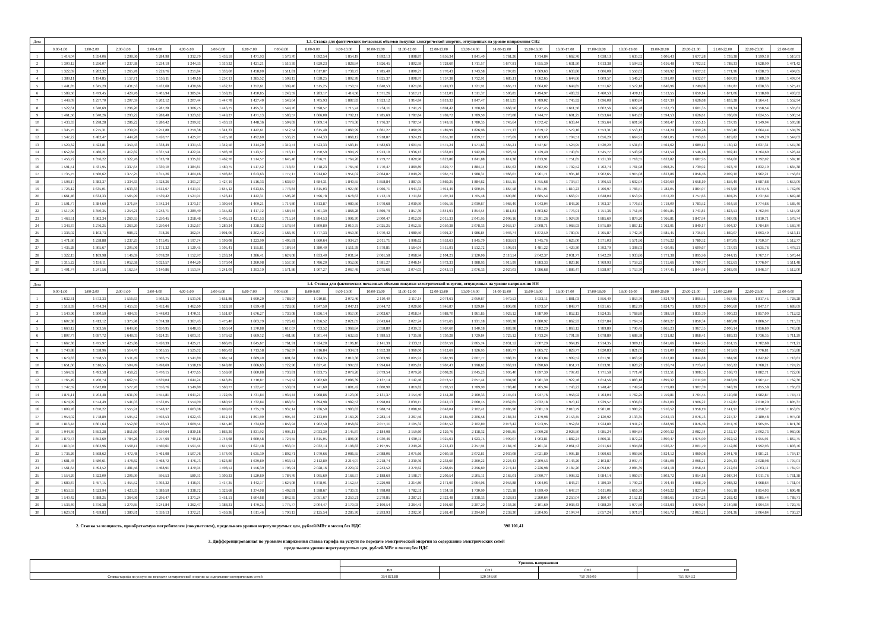| Дата | 1.3. Ставка для фактических почасовых объемов покупки электрической энергии, отпущенных на уровне напряжения СН2 | | | | | | | | | | | | | | | | | | | | | | | |
| --- | --- | --- | --- | --- | --- | --- | --- | --- | --- | --- | --- | --- | --- | --- | --- | --- | --- | --- | --- | --- | --- | --- | --- | --- |
| | 0:00-1:00 | 1:00-2:00 | 2:00-3:00 | 3:00-4:00 | 4:00-5:00 | 5:00-6:00 | 6:00-7:00 | 7:00-8:00 | 8:00-9:00 | 9:00-10:00 | 10:00-11:00 | 11:00-12:00 | 12:00-13:00 | 13:00-14:00 | 14:00-15:00 | 15:00-16:00 | 16:00-17:00 | 17:00-18:00 | 18:00-19:00 | 19:00-20:00 | 20:00-21:00 | 21:00-22:00 | 22:00-23:00 | 23:00-0:00 |
| 1 | 1 414,04 | 1 354,06 | 1 298,36 | 1 284,98 | 1 312,79 | 1 433,59 | 1 471,93 | 1 570,70 | 1 692,54 | 1 854,19 | 1 892,13 | 1 898,87 | 1 856,34 | 1 841,40 | 1 761,26 | 1 714,84 | 1 662,76 | 1 638,13 | 1 635,52 | 1 606,43 | 1 677,28 | 1 739,38 | 1 599,18 | 1 510,01 |
| 2 | 1 300,12 | 1 256,07 | 1 237,38 | 1 234,19 | 1 244,33 | 1 310,32 | 1 421,21 | 1 510,39 | 1 629,23 | 1 828,84 | 1 826,45 | 1 802,59 | 1 728,60 | 1 711,57 | 1 677,81 | 1 655,30 | 1 631,50 | 1 613,38 | 1 594,52 | 1 616,48 | 1 702,52 | 1 788,33 | 1 628,90 | 1 471,42 |
| 3 | 1 322,69 | 1 282,32 | 1 265,78 | 1 229,76 | 1 251,84 | 1 333,60 | 1 458,00 | 1 511,81 | 1 617,87 | 1 738,73 | 1 785,40 | 1 800,27 | 1 770,43 | 1 743,58 | 1 707,85 | 1 669,63 | 1 633,86 | 1 606,08 | 1 550,62 | 1 569,92 | 1 617,52 | 1 771,96 | 1 638,73 | 1 494,65 |
| 4 | 1 389,11 | 1 194,85 | 1 157,71 | 1 156,11 | 1 149,16 | 1 257,13 | 1 385,52 | 1 508,15 | 1 638,25 | 1 802,78 | 1 825,37 | 1 808,97 | 1 757,38 | 1 712,91 | 1 685,11 | 1 662,65 | 1 644,66 | 1 609,57 | 1 546,27 | 1 591,00 | 1 632,07 | 1 667,81 | 1 588,30 | 1 497,04 |
| 5 | 1 441,85 | 1 345,29 | 1 431,53 | 1 432,68 | 1 430,66 | 1 432,37 | 1 352,61 | 1 399,40 | 1 515,25 | 1 750,57 | 1 840,53 | 1 821,06 | 1 749,33 | 1 721,91 | 1 665,71 | 1 664,02 | 1 644,85 | 1 571,62 | 1 572,18 | 1 646,96 | 1 749,08 | 1 787,87 | 1 638,33 | 1 525,41 |
| 6 | 1 589,50 | 1 479,45 | 1 429,76 | 1 405,94 | 1 385,04 | 1 358,35 | 1 450,85 | 1 243,59 | 1 283,17 | 1 414,56 | 1 571,26 | 1 517,71 | 1 512,01 | 1 511,37 | 1 506,85 | 1 494,97 | 1 483,32 | 1 460,53 | 1 470,11 | 1 513,55 | 1 650,14 | 1 671,06 | 1 518,08 | 1 493,02 |
| 7 | 1 449,09 | 1 257,70 | 1 207,59 | 1 202,12 | 1 207,44 | 1 447,78 | 1 427,40 | 1 543,64 | 1 705,93 | 1 887,83 | 1 923,12 | 1 914,84 | 1 819,32 | 1 847,47 | 1 813,25 | 1 789,02 | 1 745,92 | 1 696,08 | 1 690,84 | 1 627,39 | 1 626,68 | 1 833,28 | 1 564,41 | 1 552,94 |
| 8 | 1 522,61 | 1 340,69 | 1 296,20 | 1 287,28 | 1 306,75 | 1 446,75 | 1 495,31 | 1 544,70 | 1 598,57 | 1 715,74 | 1 734,11 | 1 741,79 | 1 694,42 | 1 708,68 | 1 668,50 | 1 647,45 | 1 611,50 | 1 602,56 | 1 602,78 | 1 532,73 | 1 601,35 | 1 701,34 | 1 558,54 | 1 535,61 |
| 9 | 1 461,56 | 1 340,26 | 1 293,22 | 1 288,48 | 1 323,62 | 1 449,27 | 1 471,13 | 1 583,57 | 1 666,08 | 1 792,11 | 1 785,69 | 1 787,64 | 1 769,72 | 1 789,50 | 1 770,08 | 1 744,77 | 1 691,25 | 1 653,64 | 1 645,63 | 1 594,53 | 1 626,61 | 1 766,69 | 1 624,55 | 1 500,54 |
| 10 | 1 433,33 | 1 298,28 | 1 286,22 | 1 280,42 | 1 299,92 | 1 430,53 | 1 448,36 | 1 504,69 | 1 609,14 | 1 779,36 | 1 776,37 | 1 787,54 | 1 749,16 | 1 780,35 | 1 745,64 | 1 672,42 | 1 633,44 | 1 595,64 | 1 601,96 | 1 508,47 | 1 555,15 | 1 737,95 | 1 549,94 | 1 505,98 |
| 11 | 1 345,75 | 1 275,31 | 1 239,95 | 1 251,88 | 1 259,38 | 1 341,33 | 1 442,61 | 1 512,54 | 1 615,48 | 1 860,99 | 1 861,27 | 1 860,99 | 1 789,99 | 1 826,96 | 1 777,13 | 1 679,12 | 1 579,16 | 1 553,31 | 1 553,13 | 1 514,24 | 1 690,28 | 1 950,46 | 1 664,44 | 1 504,39 |
| 12 | 1 547,22 | 1 482,47 | 1 444,28 | 1 420,77 | 1 425,97 | 1 425,58 | 1 492,60 | 1 536,25 | 1 744,33 | 1 868,12 | 1 918,87 | 1 924,19 | 1 855,30 | 1 839,17 | 1 776,69 | 1 763,03 | 1 704,51 | 1 656,29 | 1 664,91 | 1 681,05 | 1 793,63 | 1 829,82 | 1 749,20 | 1 544,03 |
| 13 | 1 529,32 | 1 423,81 | 1 359,43 | 1 338,49 | 1 331,53 | 1 342,50 | 1 314,20 | 1 319,74 | 1 523,33 | 1 583,15 | 1 582,63 | 1 601,55 | 1 575,24 | 1 571,63 | 1 565,21 | 1 547,67 | 1 524,95 | 1 530,20 | 1 531,67 | 1 561,62 | 1 689,12 | 1 730,12 | 1 637,31 | 1 547,36 |
| 14 | 1 652,84 | 1 486,21 | 1 412,82 | 1 337,54 | 1 422,94 | 1 503,78 | 1 513,57 | 1 716,17 | 1 750,59 | 1 904,79 | 1 913,10 | 1 936,13 | 1 933,01 | 1 942,06 | 1 926,74 | 1 729,49 | 1 740,65 | 1 545,77 | 1 543,98 | 1 541,54 | 1 546,18 | 1 902,41 | 1 764,60 | 1 526,44 |
| 15 | 1 456,72 | 1 356,22 | 1 322,76 | 1 313,78 | 1 335,82 | 1 462,70 | 1 514,57 | 1 645,40 | 1 676,71 | 1 764,26 | 1 779,77 | 1 820,90 | 1 823,86 | 1 841,88 | 1 814,38 | 1 813,91 | 1 751,85 | 1 721,30 | 1 718,55 | 1 633,82 | 1 687,95 | 1 934,60 | 1 792,02 | 1 587,10 |
| 16 | 1 591,51 | 1 431,95 | 1 337,64 | 1 330,10 | 1 384,81 | 1 480,75 | 1 517,52 | 1 718,87 | 1 718,23 | 1 765,56 | 1 770,47 | 1 869,89 | 1 829,77 | 1 884,14 | 1 867,63 | 1 862,92 | 1 792,52 | 1 762,74 | 1 761,98 | 1 698,25 | 1 739,92 | 1 923,70 | 1 832,10 | 1 635,38 |
| 17 | 1 735,75 | 1 560,62 | 1 377,25 | 1 375,26 | 1 404,16 | 1 593,87 | 1 673,63 | 1 777,17 | 1 914,82 | 1 951,02 | 2 064,87 | 2 049,29 | 1 967,71 | 1 988,31 | 1 966,07 | 1 961,71 | 1 935,18 | 1 902,65 | 1 915,08 | 1 823,86 | 1 858,46 | 2 009,10 | 1 962,21 | 1 756,81 |
| 18 | 1 598,17 | 1 383,37 | 1 334,33 | 1 328,26 | 1 391,27 | 1 427,19 | 1 516,33 | 1 638,67 | 1 684,31 | 1 840,55 | 1 858,84 | 1 887,05 | 1 869,25 | 1 884,62 | 1 855,15 | 1 755,68 | 1 734,57 | 1 706,53 | 1 692,94 | 1 630,69 | 1 658,19 | 1 856,49 | 1 687,68 | 1 653,09 |
| 19 | 1 726,12 | 1 635,01 | 1 633,33 | 1 612,67 | 1 611,91 | 1 645,12 | 1 613,65 | 1 776,84 | 1 815,03 | 1 927,60 | 1 966,71 | 1 941,33 | 1 911,49 | 1 900,05 | 1 867,58 | 1 851,01 | 1 810,23 | 1 766,97 | 1 766,57 | 1 782,05 | 1 864,07 | 1 913,90 | 1 874,46 | 1 742,69 |
| 20 | 1 661,46 | 1 634,33 | 1 565,99 | 1 539,42 | 1 521,91 | 1 526,41 | 1 442,31 | 1 506,28 | 1 596,78 | 1 678,63 | 1 712,19 | 1 711,84 | 1 707,34 | 1 705,48 | 1 690,80 | 1 685,54 | 1 663,97 | 1 648,04 | 1 653,95 | 1 672,20 | 1 757,63 | 1 804,25 | 1 737,64 | 1 649,48 |
| 21 | 1 591,77 | 1 384,69 | 1 371,84 | 1 342,34 | 1 373,17 | 1 399,64 | 1 409,21 | 1 714,80 | 1 813,87 | 1 980,56 | 1 979,68 | 2 030,99 | 1 995,16 | 2 039,67 | 1 966,49 | 1 943,04 | 1 843,26 | 1 793,37 | 1 776,61 | 1 718,00 | 1 783,52 | 1 934,59 | 1 774,66 | 1 585,49 |
| 22 | 1 517,99 | 1 350,35 | 1 254,21 | 1 243,71 | 1 289,49 | 1 355,82 | 1 417,12 | 1 584,44 | 1 761,39 | 1 868,28 | 1 869,79 | 1 857,39 | 1 841,91 | 1 854,54 | 1 811,81 | 1 803,62 | 1 776,91 | 1 751,36 | 1 751,59 | 1 605,85 | 1 741,81 | 1 823,51 | 1 762,94 | 1 515,90 |
| 23 | 1 463,51 | 1 362,34 | 1 260,55 | 1 250,45 | 1 258,46 | 1 405,53 | 1 421,53 | 1 715,24 | 1 894,53 | 1 996,70 | 2 000,47 | 2 012,09 | 2 015,33 | 2 041,95 | 2 006,16 | 1 991,26 | 1 924,99 | 1 885,60 | 1 879,20 | 1 766,81 | 1 847,94 | 1 987,06 | 1 810,71 | 1 578,74 |
| 24 | 1 343,37 | 1 276,25 | 1 263,29 | 1 250,64 | 1 252,67 | 1 280,24 | 1 338,12 | 1 578,64 | 1 809,89 | 2 010,75 | 2 025,25 | 2 052,35 | 2 050,38 | 2 078,33 | 2 056,17 | 2 008,71 | 1 968,93 | 1 875,80 | 1 867,12 | 1 762,91 | 1 840,17 | 1 994,37 | 1 784,84 | 1 569,70 |
| 25 | 1 336,02 | 1 103,73 | 988,72 | 378,26 | 362,04 | 1 091,06 | 1 302,42 | 1 566,49 | 1 777,33 | 1 950,30 | 1 970,42 | 1 980,50 | 1 991,27 | 1 986,84 | 1 946,74 | 1 872,50 | 1 780,05 | 1 765,87 | 1 742,70 | 1 585,45 | 1 735,91 | 1 869,07 | 1 693,49 | 1 513,11 |
| 26 | 1 471,60 | 1 238,88 | 1 237,25 | 1 175,05 | 1 197,74 | 1 199,08 | 1 223,90 | 1 405,81 | 1 660,64 | 1 934,27 | 2 011,71 | 1 996,62 | 1 953,63 | 1 845,79 | 1 838,61 | 1 745,76 | 1 625,00 | 1 571,03 | 1 571,96 | 1 576,22 | 1 780,52 | 1 870,05 | 1 750,37 | 1 512,77 |
| 27 | 1 435,28 | 1 305,67 | 1 205,06 | 1 171,32 | 1 120,45 | 1 105,41 | 1 155,81 | 1 184,54 | 1 380,40 | 1 511,78 | 1 579,81 | 1 564,04 | 1 515,91 | 1 512,72 | 1 506,91 | 1 481,22 | 1 429,30 | 1 392,79 | 1 398,03 | 1 430,95 | 1 609,67 | 1 737,91 | 1 635,76 | 1 478,21 |
| 28 | 1 322,15 | 1 169,98 | 1 146,69 | 1 078,20 | 1 152,97 | 1 233,24 | 1 386,41 | 1 624,08 | 1 833,40 | 2 031,94 | 2 061,58 | 2 068,94 | 2 104,21 | 2 120,06 | 2 110,54 | 2 042,37 | 2 031,77 | 1 942,20 | 1 933,86 | 1 771,38 | 1 895,96 | 2 044,15 | 1 767,17 | 1 570,44 |
| 29 | 1 315,22 | 1 158,11 | 1 052,58 | 1 023,57 | 1 044,20 | 1 170,04 | 1 260,98 | 1 557,50 | 1 786,20 | 1 952,66 | 1 981,27 | 2 046,14 | 1 973,33 | 1 988,93 | 1 915,99 | 1 883,33 | 1 820,16 | 1 769,93 | 1 759,23 | 1 715,66 | 1 760,77 | 1 922,61 | 1 776,07 | 1 511,48 |
| 30 | 1 401,74 | 1 241,56 | 1 162,54 | 1 140,86 | 1 153,94 | 1 241,09 | 1 393,19 | 1 571,86 | 1 907,27 | 2 067,49 | 2 075,66 | 2 074,03 | 2 043,13 | 2 076,33 | 2 020,03 | 1 986,68 | 1 886,47 | 1 838,97 | 1 753,70 | 1 747,45 | 1 844,94 | 2 083,09 | 1 846,37 | 1 512,00 |
| Дата | 1.4. Ставка для фактических почасовых объемов покупки электрической энергии, отпущенных на уровне напряжения НН | | | | | | | | | | | | | | | | | | | | | | | |
| --- | --- | --- | --- | --- | --- | --- | --- | --- | --- | --- | --- | --- | --- | --- | --- | --- | --- | --- | --- | --- | --- | --- | --- | --- |
| | 0:00-1:00 | 1:00-2:00 | 2:00-3:00 | 3:00-4:00 | 4:00-5:00 | 5:00-6:00 | 6:00-7:00 | 7:00-8:00 | 8:00-9:00 | 9:00-10:00 | 10:00-11:00 | 11:00-12:00 | 12:00-13:00 | 13:00-14:00 | 14:00-15:00 | 15:00-16:00 | 16:00-17:00 | 17:00-18:00 | 18:00-19:00 | 19:00-20:00 | 20:00-21:00 | 21:00-22:00 | 22:00-23:00 | 23:00-0:00 |
| 1 | 1 632,31 | 1 572,33 | 1 516,63 | 1 503,25 | 1 531,06 | 1 651,86 | 1 690,20 | 1 788,97 | 1 910,81 | 2 072,46 | 2 110,40 | 2 117,14 | 2 074,61 | 2 059,67 | 1 979,53 | 1 933,11 | 1 881,03 | 1 856,40 | 1 853,79 | 1 824,70 | 1 895,55 | 1 957,65 | 1 817,45 | 1 728,28 |
| 2 | 1 518,39 | 1 474,34 | 1 455,65 | 1 452,46 | 1 462,60 | 1 528,59 | 1 639,48 | 1 728,66 | 1 847,50 | 2 047,11 | 2 044,72 | 2 020,86 | 1 946,87 | 1 929,84 | 1 896,08 | 1 873,57 | 1 849,77 | 1 831,65 | 1 812,79 | 1 834,75 | 1 920,79 | 2 006,60 | 1 847,17 | 1 689,69 |
| 3 | 1 540,96 | 1 500,59 | 1 484,05 | 1 448,03 | 1 470,11 | 1 551,87 | 1 676,27 | 1 730,08 | 1 836,14 | 1 957,00 | 2 003,67 | 2 018,54 | 1 988,70 | 1 961,85 | 1 926,12 | 1 887,90 | 1 852,13 | 1 824,35 | 1 768,89 | 1 788,19 | 1 835,79 | 1 990,23 | 1 857,00 | 1 712,92 |
| 4 | 1 607,38 | 1 413,12 | 1 375,98 | 1 374,38 | 1 367,43 | 1 475,40 | 1 603,79 | 1 726,42 | 1 856,52 | 2 021,05 | 2 043,64 | 2 027,24 | 1 975,65 | 1 931,18 | 1 903,38 | 1 880,92 | 1 862,93 | 1 827,84 | 1 764,54 | 1 809,27 | 1 850,34 | 1 886,08 | 1 806,57 | 1 715,31 |
| 5 | 1 660,12 | 1 563,56 | 1 649,80 | 1 650,95 | 1 648,93 | 1 650,64 | 1 570,88 | 1 617,67 | 1 733,52 | 1 968,84 | 2 058,80 | 2 039,33 | 1 967,60 | 1 940,18 | 1 883,98 | 1 882,29 | 1 863,12 | 1 789,89 | 1 790,45 | 1 865,23 | 1 967,35 | 2 006,14 | 1 856,60 | 1 743,68 |
| 6 | 1 807,77 | 1 697,72 | 1 648,03 | 1 624,21 | 1 603,31 | 1 576,62 | 1 669,12 | 1 461,86 | 1 501,44 | 1 632,83 | 1 789,53 | 1 735,98 | 1 730,28 | 1 729,64 | 1 725,12 | 1 713,24 | 1 701,59 | 1 678,80 | 1 688,38 | 1 731,82 | 1 868,41 | 1 889,33 | 1 736,35 | 1 711,29 |
| 7 | 1 667,36 | 1 475,97 | 1 425,86 | 1 420,39 | 1 425,71 | 1 666,05 | 1 645,67 | 1 761,91 | 1 924,20 | 2 106,10 | 2 141,39 | 2 133,11 | 2 037,59 | 2 065,74 | 2 031,52 | 2 007,29 | 1 964,19 | 1 914,35 | 1 909,11 | 1 845,66 | 1 844,95 | 2 051,55 | 1 782,68 | 1 771,21 |
| 8 | 1 740,88 | 1 558,96 | 1 514,47 | 1 505,55 | 1 525,02 | 1 665,02 | 1 713,58 | 1 762,97 | 1 816,84 | 1 934,01 | 1 952,38 | 1 960,06 | 1 912,69 | 1 926,95 | 1 886,77 | 1 865,72 | 1 829,77 | 1 820,83 | 1 821,05 | 1 751,00 | 1 819,62 | 1 919,61 | 1 776,81 | 1 753,88 |
| 9 | 1 679,83 | 1 558,53 | 1 511,49 | 1 506,75 | 1 541,89 | 1 667,54 | 1 689,40 | 1 801,84 | 1 884,35 | 2 010,38 | 2 003,96 | 2 005,91 | 1 987,99 | 2 007,77 | 1 988,35 | 1 963,04 | 1 909,52 | 1 871,91 | 1 863,90 | 1 812,80 | 1 844,88 | 1 984,96 | 1 842,82 | 1 718,81 |
| 10 | 1 651,60 | 1 516,55 | 1 504,49 | 1 498,69 | 1 518,19 | 1 648,80 | 1 666,63 | 1 722,96 | 1 827,41 | 1 997,63 | 1 994,64 | 2 005,81 | 1 967,43 | 1 998,62 | 1 963,91 | 1 890,69 | 1 851,71 | 1 813,91 | 1 820,23 | 1 726,74 | 1 773,42 | 1 956,22 | 1 768,21 | 1 724,25 |
| 11 | 1 564,02 | 1 493,58 | 1 458,22 | 1 470,15 | 1 477,65 | 1 559,60 | 1 660,88 | 1 730,81 | 1 833,75 | 2 079,26 | 2 079,54 | 2 079,26 | 2 008,26 | 2 045,23 | 1 995,40 | 1 897,39 | 1 797,43 | 1 771,58 | 1 771,40 | 1 732,51 | 1 908,55 | 2 168,73 | 1 882,71 | 1 722,66 |
| 12 | 1 765,49 | 1 700,74 | 1 662,55 | 1 639,04 | 1 644,24 | 1 643,85 | 1 710,87 | 1 754,52 | 1 962,60 | 2 086,39 | 2 137,14 | 2 142,46 | 2 073,57 | 2 057,44 | 1 994,96 | 1 981,30 | 1 922,78 | 1 874,56 | 1 883,18 | 1 899,32 | 2 011,90 | 2 048,09 | 1 967,47 | 1 762,30 |
| 13 | 1 747,59 | 1 642,08 | 1 577,70 | 1 556,76 | 1 549,80 | 1 560,77 | 1 532,47 | 1 538,01 | 1 741,60 | 1 801,42 | 1 800,90 | 1 819,82 | 1 793,51 | 1 789,90 | 1 783,48 | 1 765,94 | 1 743,22 | 1 748,47 | 1 749,94 | 1 779,89 | 1 907,39 | 1 948,39 | 1 855,58 | 1 765,63 |
| 14 | 1 871,11 | 1 704,48 | 1 631,09 | 1 555,81 | 1 641,21 | 1 722,05 | 1 731,84 | 1 934,44 | 1 968,86 | 2 123,06 | 2 131,37 | 2 154,40 | 2 151,28 | 2 160,33 | 2 145,01 | 1 947,76 | 1 958,92 | 1 764,04 | 1 762,25 | 1 759,81 | 1 764,45 | 2 120,68 | 1 982,87 | 1 744,71 |
| 15 | 1 674,99 | 1 574,49 | 1 541,03 | 1 532,05 | 1 554,09 | 1 680,97 | 1 732,84 | 1 863,67 | 1 894,98 | 1 982,53 | 1 998,04 | 2 039,17 | 2 042,13 | 2 060,15 | 2 032,65 | 2 032,18 | 1 970,12 | 1 939,57 | 1 936,82 | 1 852,09 | 1 906,22 | 2 152,87 | 2 010,29 | 1 805,37 |
| 16 | 1 809,78 | 1 650,22 | 1 555,91 | 1 548,37 | 1 603,08 | 1 699,02 | 1 735,79 | 1 937,14 | 1 936,50 | 1 983,83 | 1 988,74 | 2 088,16 | 2 048,04 | 2 102,41 | 2 085,90 | 2 081,19 | 2 010,79 | 1 981,01 | 1 980,25 | 1 916,52 | 1 958,19 | 2 141,97 | 2 050,37 | 1 853,65 |
| 17 | 1 954,02 | 1 778,89 | 1 595,52 | 1 593,53 | 1 622,43 | 1 812,14 | 1 891,90 | 1 995,44 | 2 133,09 | 2 169,29 | 2 283,14 | 2 267,56 | 2 185,98 | 2 206,58 | 2 184,34 | 2 179,98 | 2 153,45 | 2 120,92 | 2 133,35 | 2 042,13 | 2 076,73 | 2 227,37 | 2 180,48 | 1 975,08 |
| 18 | 1 816,44 | 1 601,64 | 1 552,60 | 1 546,53 | 1 609,54 | 1 645,46 | 1 734,60 | 1 856,94 | 1 902,58 | 2 058,82 | 2 077,11 | 2 105,32 | 2 087,52 | 2 102,89 | 2 073,42 | 1 973,95 | 1 952,84 | 1 924,80 | 1 911,21 | 1 848,96 | 1 876,46 | 2 074,76 | 1 905,95 | 1 871,36 |
| 19 | 1 944,39 | 1 853,28 | 1 851,60 | 1 830,94 | 1 830,18 | 1 863,39 | 1 831,92 | 1 995,11 | 2 033,30 | 2 145,87 | 2 184,98 | 2 159,60 | 2 129,76 | 2 118,32 | 2 085,85 | 2 069,28 | 2 028,50 | 1 985,24 | 1 984,84 | 2 000,32 | 2 082,34 | 2 132,17 | 2 092,73 | 1 960,96 |
| 20 | 1 879,73 | 1 852,60 | 1 784,26 | 1 757,69 | 1 740,18 | 1 744,68 | 1 660,58 | 1 724,55 | 1 815,05 | 1 896,90 | 1 930,46 | 1 930,11 | 1 925,61 | 1 923,75 | 1 909,07 | 1 903,81 | 1 882,24 | 1 866,31 | 1 872,22 | 1 890,47 | 1 975,90 | 2 022,52 | 1 955,91 | 1 867,75 |
| 21 | 1 810,04 | 1 602,96 | 1 590,11 | 1 560,61 | 1 591,44 | 1 617,91 | 1 627,48 | 1 933,07 | 2 032,14 | 2 198,83 | 2 197,95 | 2 249,26 | 2 213,43 | 2 257,94 | 2 184,76 | 2 161,31 | 2 061,53 | 2 011,64 | 1 994,88 | 1 936,27 | 2 001,79 | 2 152,86 | 1 992,93 | 1 803,76 |
| 22 | 1 736,26 | 1 568,62 | 1 472,48 | 1 461,98 | 1 507,76 | 1 574,09 | 1 635,39 | 1 802,71 | 1 979,66 | 2 086,55 | 2 088,06 | 2 075,66 | 2 060,18 | 2 072,81 | 2 030,08 | 2 021,89 | 1 995,18 | 1 969,63 | 1 969,86 | 1 824,12 | 1 960,08 | 2 041,78 | 1 981,21 | 1 734,17 |
| 23 | 1 681,78 | 1 580,61 | 1 478,82 | 1 468,72 | 1 476,73 | 1 623,80 | 1 639,80 | 1 933,51 | 2 112,80 | 2 214,97 | 2 218,74 | 2 230,36 | 2 233,60 | 2 260,22 | 2 224,43 | 2 209,53 | 2 143,26 | 2 103,87 | 2 097,47 | 1 985,08 | 2 066,21 | 2 205,33 | 2 028,98 | 1 797,01 |
| 24 | 1 561,64 | 1 494,52 | 1 481,56 | 1 468,91 | 1 470,94 | 1 498,51 | 1 556,39 | 1 796,91 | 2 028,16 | 2 229,02 | 2 243,52 | 2 270,62 | 2 268,65 | 2 296,60 | 2 274,44 | 2 226,98 | 2 187,20 | 2 094,07 | 2 085,39 | 1 981,18 | 2 058,44 | 2 212,64 | 2 003,11 | 1 787,97 |
| 25 | 1 554,29 | 1 322,00 | 1 206,99 | 596,53 | 580,31 | 1 309,33 | 1 520,69 | 1 784,76 | 1 995,60 | 2 168,57 | 2 188,69 | 2 198,77 | 2 209,54 | 2 205,11 | 2 165,01 | 2 090,77 | 1 998,32 | 1 984,14 | 1 960,97 | 1 803,72 | 1 954,18 | 2 087,34 | 1 911,76 | 1 731,38 |
| 26 | 1 689,87 | 1 457,15 | 1 455,52 | 1 393,32 | 1 416,01 | 1 417,35 | 1 442,17 | 1 624,08 | 1 878,91 | 2 152,54 | 2 229,98 | 2 214,89 | 2 171,90 | 2 064,06 | 2 056,88 | 1 964,03 | 1 843,27 | 1 789,30 | 1 790,23 | 1 794,49 | 1 998,79 | 2 088,32 | 1 968,64 | 1 731,04 |
| 27 | 1 653,55 | 1 523,94 | 1 423,33 | 1 389,59 | 1 338,72 | 1 323,68 | 1 374,08 | 1 402,81 | 1 598,67 | 1 730,05 | 1 798,08 | 1 782,31 | 1 734,18 | 1 730,99 | 1 725,18 | 1 699,49 | 1 647,57 | 1 611,06 | 1 616,30 | 1 649,22 | 1 827,94 | 1 956,18 | 1 854,03 | 1 696,48 |
| 28 | 1 540,42 | 1 388,25 | 1 364,96 | 1 296,47 | 1 371,24 | 1 451,51 | 1 604,68 | 1 842,35 | 2 051,67 | 2 250,21 | 2 279,85 | 2 287,21 | 2 322,48 | 2 338,33 | 2 328,81 | 2 260,64 | 2 250,04 | 2 160,47 | 2 152,13 | 1 989,65 | 2 114,23 | 2 262,42 | 1 985,44 | 1 788,71 |
| 29 | 1 533,49 | 1 376,38 | 1 270,85 | 1 241,84 | 1 262,47 | 1 388,31 | 1 479,25 | 1 775,77 | 2 004,47 | 2 170,93 | 2 199,54 | 2 264,41 | 2 191,60 | 2 207,20 | 2 134,26 | 2 101,60 | 2 038,43 | 1 988,20 | 1 977,50 | 1 933,93 | 1 979,04 | 2 140,88 | 1 994,34 | 1 729,75 |
| 30 | 1 620,01 | 1 459,83 | 1 380,81 | 1 359,13 | 1 372,21 | 1 459,36 | 1 611,46 | 1 790,13 | 2 125,54 | 2 285,76 | 2 293,93 | 2 292,30 | 2 261,40 | 2 294,60 | 2 238,30 | 2 204,95 | 2 104,74 | 2 057,24 | 1 971,97 | 1 965,72 | 2 063,21 | 2 301,36 | 2 064,64 | 1 730,27 |
2. Ставка за мощность, приобретаемую потребителем (покупателем), предельного уровня нерегулируемых цен, рублей/МВт в месяц без НДС 398 101,41
3. Дифференцированная по уровням напряжения ставка тарифа на услуги по передаче электрической энергии за содержание электрических сетей
предельного уровня нерегулируемых цен, рублей/МВт в месяц без НДС
| | Уровень напряжения | | | |
| --- | --- | --- | --- | --- |
| | ВН | СН1 | СН2 | НН |
| Ставка тарифа на услуги по передаче электрической энергии за содержание электрических сетей | 354 821,88 | 520 348,60 | 750 789,09 | 751 024,52 |